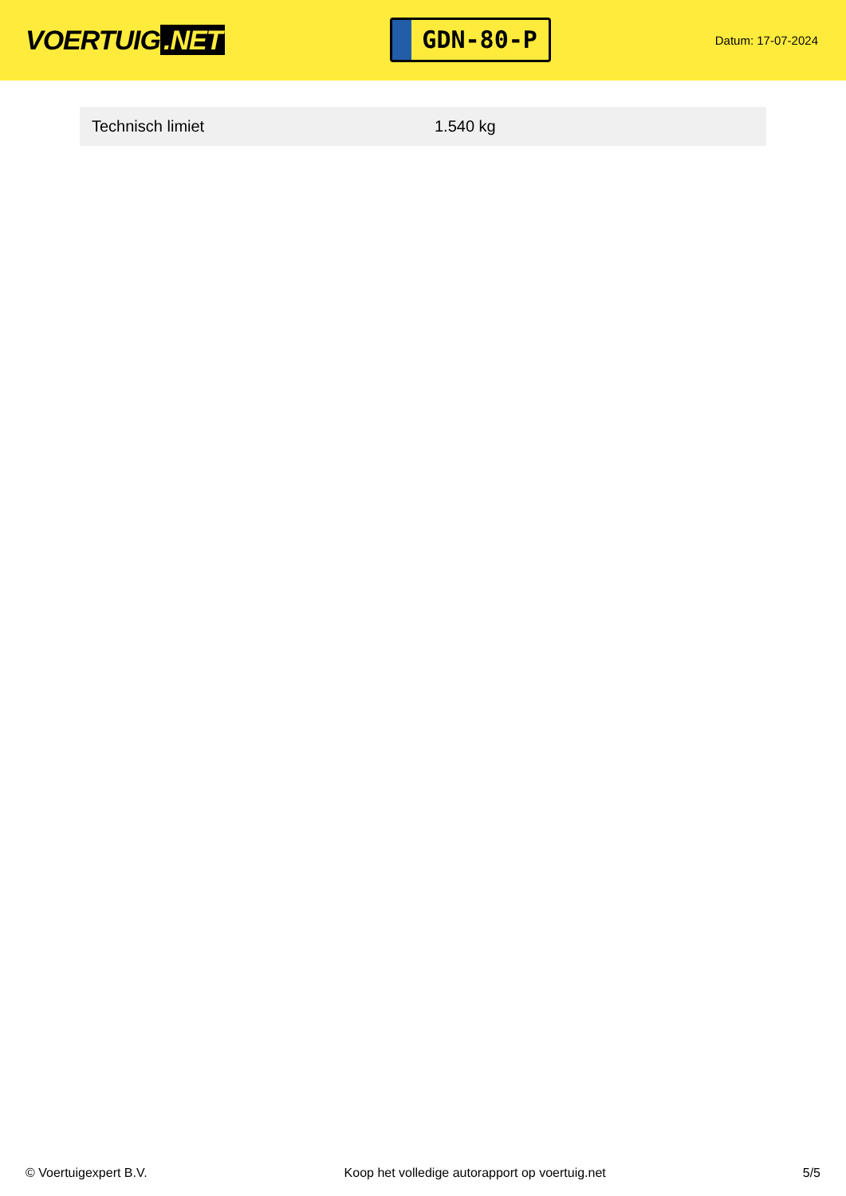VOERTUIG.NET
GDN-80-P
Datum: 17-07-2024
| Technisch limiet | 1.540 kg |
© Voertuigexpert B.V. Koop het volledige autorapport op voertuig.net 5/5